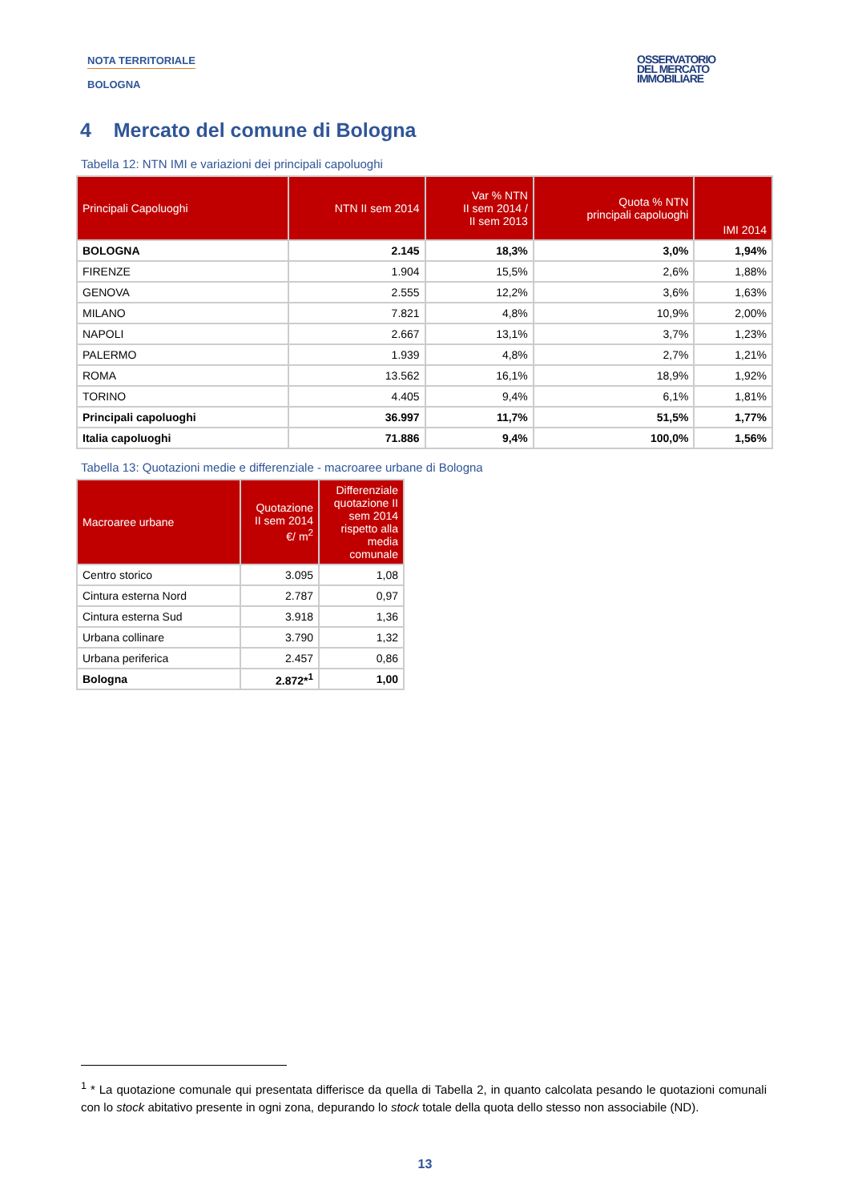NOTA TERRITORIALE
BOLOGNA
OSSERVATORIO
DEL MERCATO
IMMOBILIARE
4 Mercato del comune di Bologna
Tabella 12: NTN IMI e variazioni dei principali capoluoghi
| Principali Capoluoghi | NTN II sem 2014 | Var % NTN II sem 2014 / II sem 2013 | Quota % NTN principali capoluoghi | IMI 2014 |
| --- | --- | --- | --- | --- |
| BOLOGNA | 2.145 | 18,3% | 3,0% | 1,94% |
| FIRENZE | 1.904 | 15,5% | 2,6% | 1,88% |
| GENOVA | 2.555 | 12,2% | 3,6% | 1,63% |
| MILANO | 7.821 | 4,8% | 10,9% | 2,00% |
| NAPOLI | 2.667 | 13,1% | 3,7% | 1,23% |
| PALERMO | 1.939 | 4,8% | 2,7% | 1,21% |
| ROMA | 13.562 | 16,1% | 18,9% | 1,92% |
| TORINO | 4.405 | 9,4% | 6,1% | 1,81% |
| Principali capoluoghi | 36.997 | 11,7% | 51,5% | 1,77% |
| Italia capoluoghi | 71.886 | 9,4% | 100,0% | 1,56% |
Tabella 13: Quotazioni medie e differenziale - macroaree urbane di Bologna
| Macroaree urbane | Quotazione II sem 2014 €/ m<sup>2</sup> | Differenziale quotazione II sem 2014 rispetto alla media comunale |
| --- | --- | --- |
| Centro storico | 3.095 | 1,08 |
| Cintura esterna Nord | 2.787 | 0,97 |
| Cintura esterna Sud | 3.918 | 1,36 |
| Urbana collinare | 3.790 | 1,32 |
| Urbana periferica | 2.457 | 0,86 |
| Bologna | 2.872*<sup>1</sup> | 1,00 |
<sup>1</sup> * La quotazione comunale qui presentata differisce da quella di Tabella 2, in quanto calcolata pesando le quotazioni comunali con lo stock abitativo presente in ogni zona, depurando lo stock totale della quota dello stesso non associabile (ND).
13